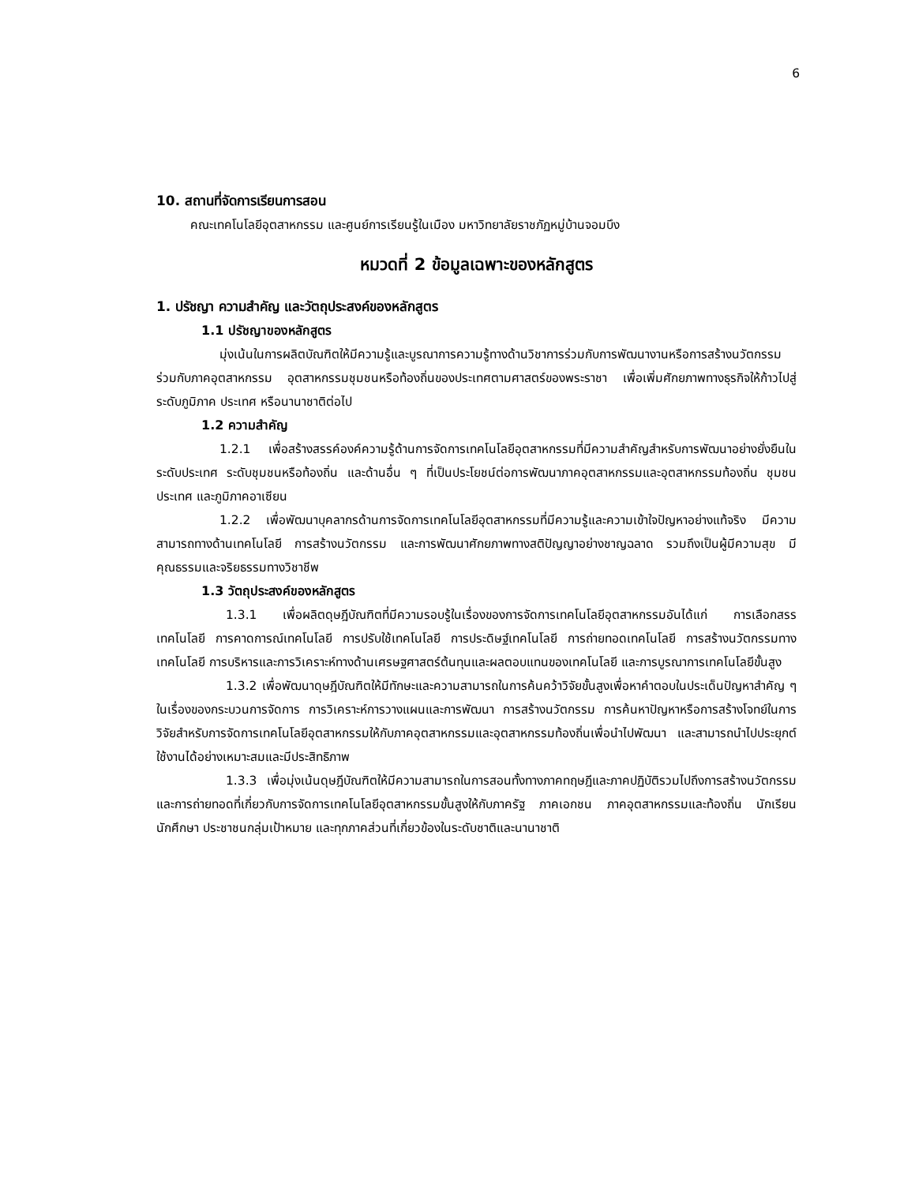6
10. สถานที่จัดการเรียนการสอน
คณะเทคโนโลยีอุตสาหกรรม และศูนย์การเรียนรู้ในเมือง มหาวิทยาลัยราชภัฏหมู่บ้านจอมบึง
หมวดที่ 2 ข้อมูลเฉพาะของหลักสูตร
1. ปรัชญา ความสำคัญ และวัตถุประสงค์ของหลักสูตร
1.1 ปรัชญาของหลักสูตร
มุ่งเน้นในการผลิตบัณฑิตให้มีความรู้และบูรณาการความรู้ทางด้านวิชาการร่วมกับการพัฒนางานหรือการสร้างนวัตกรรมร่วมกับภาคอุตสาหกรรม อุตสาหกรรมชุมชนหรือท้องถิ่นของประเทศตามศาสตร์ของพระราชา เพื่อเพิ่มศักยภาพทางธุรกิจให้ก้าวไปสู่ระดับภูมิภาค ประเทศ หรือนานาชาติต่อไป
1.2 ความสำคัญ
1.2.1 เพื่อสร้างสรรค์องค์ความรู้ด้านการจัดการเทคโนโลยีอุตสาหกรรมที่มีความสำคัญสำหรับการพัฒนาอย่างยั่งยืนในระดับประเทศ ระดับชุมชนหรือท้องถิ่น และด้านอื่น ๆ ที่เป็นประโยชน์ต่อการพัฒนาภาคอุตสาหกรรมและอุตสาหกรรมท้องถิ่น ชุมชน ประเทศ และภูมิภาคอาเซียน
1.2.2 เพื่อพัฒนาบุคลากรด้านการจัดการเทคโนโลยีอุตสาหกรรมที่มีความรู้และความเข้าใจปัญหาอย่างแท้จริง มีความสามารถทางด้านเทคโนโลยี การสร้างนวัตกรรม และการพัฒนาศักยภาพทางสติปัญญาอย่างชาญฉลาด รวมถึงเป็นผู้มีความสุข มีคุณธรรมและจริยธรรมทางวิชาชีพ
1.3 วัตถุประสงค์ของหลักสูตร
1.3.1 เพื่อผลิตดุษฎีบัณฑิตที่มีความรอบรู้ในเรื่องของการจัดการเทคโนโลยีอุตสาหกรรมอันได้แก่ การเลือกสรรเทคโนโลยี การคาดการณ์เทคโนโลยี การปรับใช้เทคโนโลยี การประดิษฐ์เทคโนโลยี การถ่ายทอดเทคโนโลยี การสร้างนวัตกรรมทางเทคโนโลยี การบริหารและการวิเคราะห์ทางด้านเศรษฐศาสตร์ต้นทุนและผลตอบแทนของเทคโนโลยี และการบูรณาการเทคโนโลยีขั้นสูง
1.3.2 เพื่อพัฒนาดุษฎีบัณฑิตให้มีทักษะและความสามารถในการค้นคว้าวิจัยขั้นสูงเพื่อหาคำตอบในประเด็นปัญหาสำคัญ ๆ ในเรื่องของกระบวนการจัดการ การวิเคราะห์การวางแผนและการพัฒนา การสร้างนวัตกรรม การค้นหาปัญหาหรือการสร้างโจทย์ในการวิจัยสำหรับการจัดการเทคโนโลยีอุตสาหกรรมให้กับภาคอุตสาหกรรมและอุตสาหกรรมท้องถิ่นเพื่อนำไปพัฒนา และสามารถนำไปประยุกต์ใช้งานได้อย่างเหมาะสมและมีประสิทธิภาพ
1.3.3 เพื่อมุ่งเน้นดุษฎีบัณฑิตให้มีความสามารถในการสอนทั้งทางภาคทฤษฎีและภาคปฏิบัติรวมไปถึงการสร้างนวัตกรรมและการถ่ายทอดที่เกี่ยวกับการจัดการเทคโนโลยีอุตสาหกรรมขั้นสูงให้กับภาครัฐ ภาคเอกชน ภาคอุตสาหกรรมและท้องถิ่น นักเรียน นักศึกษา ประชาชนกลุ่มเป้าหมาย และทุกภาคส่วนที่เกี่ยวข้องในระดับชาติและนานาชาติ